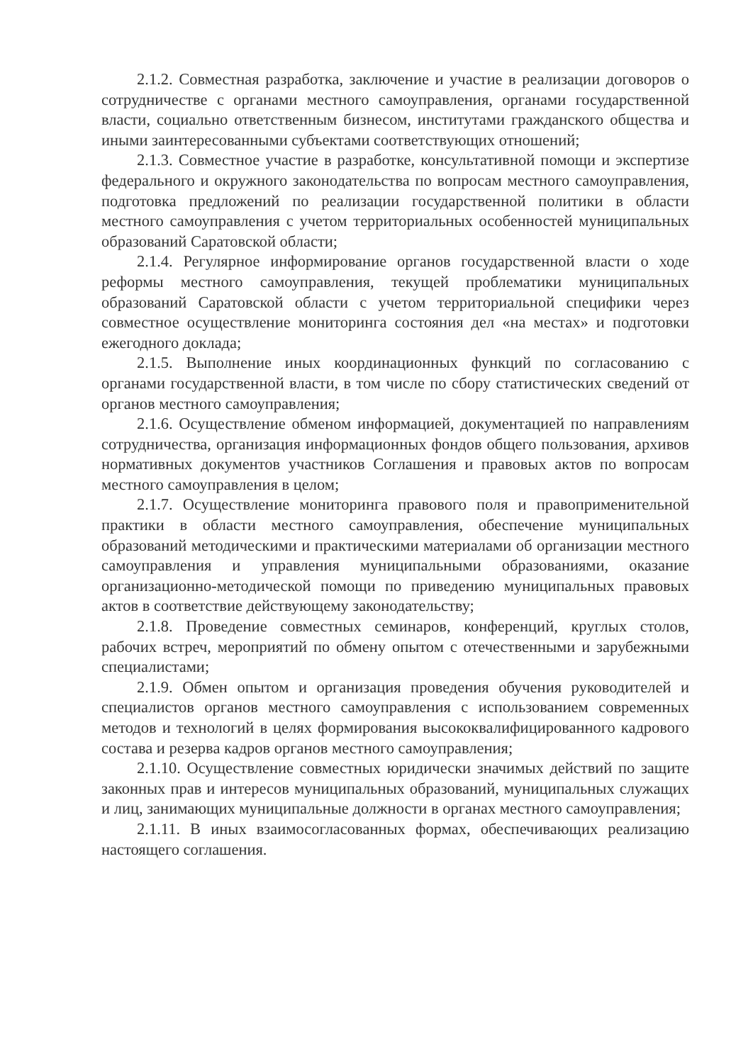2.1.2. Совместная разработка, заключение и участие в реализации договоров о сотрудничестве с органами местного самоуправления, органами государственной власти, социально ответственным бизнесом, институтами гражданского общества и иными заинтересованными субъектами соответствующих отношений;
2.1.3. Совместное участие в разработке, консультативной помощи и экспертизе федерального и окружного законодательства по вопросам местного самоуправления, подготовка предложений по реализации государственной политики в области местного самоуправления с учетом территориальных особенностей муниципальных образований Саратовской области;
2.1.4. Регулярное информирование органов государственной власти о ходе реформы местного самоуправления, текущей проблематики муниципальных образований Саратовской области с учетом территориальной специфики через совместное осуществление мониторинга состояния дел «на местах» и подготовки ежегодного доклада;
2.1.5. Выполнение иных координационных функций по согласованию с органами государственной власти, в том числе по сбору статистических сведений от органов местного самоуправления;
2.1.6. Осуществление обменом информацией, документацией по направлениям сотрудничества, организация информационных фондов общего пользования, архивов нормативных документов участников Соглашения и правовых актов по вопросам местного самоуправления в целом;
2.1.7. Осуществление мониторинга правового поля и правоприменительной практики в области местного самоуправления, обеспечение муниципальных образований методическими и практическими материалами об организации местного самоуправления и управления муниципальными образованиями, оказание организационно-методической помощи по приведению муниципальных правовых актов в соответствие действующему законодательству;
2.1.8. Проведение совместных семинаров, конференций, круглых столов, рабочих встреч, мероприятий по обмену опытом с отечественными и зарубежными специалистами;
2.1.9. Обмен опытом и организация проведения обучения руководителей и специалистов органов местного самоуправления с использованием современных методов и технологий в целях формирования высококвалифицированного кадрового состава и резерва кадров органов местного самоуправления;
2.1.10. Осуществление совместных юридически значимых действий по защите законных прав и интересов муниципальных образований, муниципальных служащих и лиц, занимающих муниципальные должности в органах местного самоуправления;
2.1.11. В иных взаимосогласованных формах, обеспечивающих реализацию настоящего соглашения.